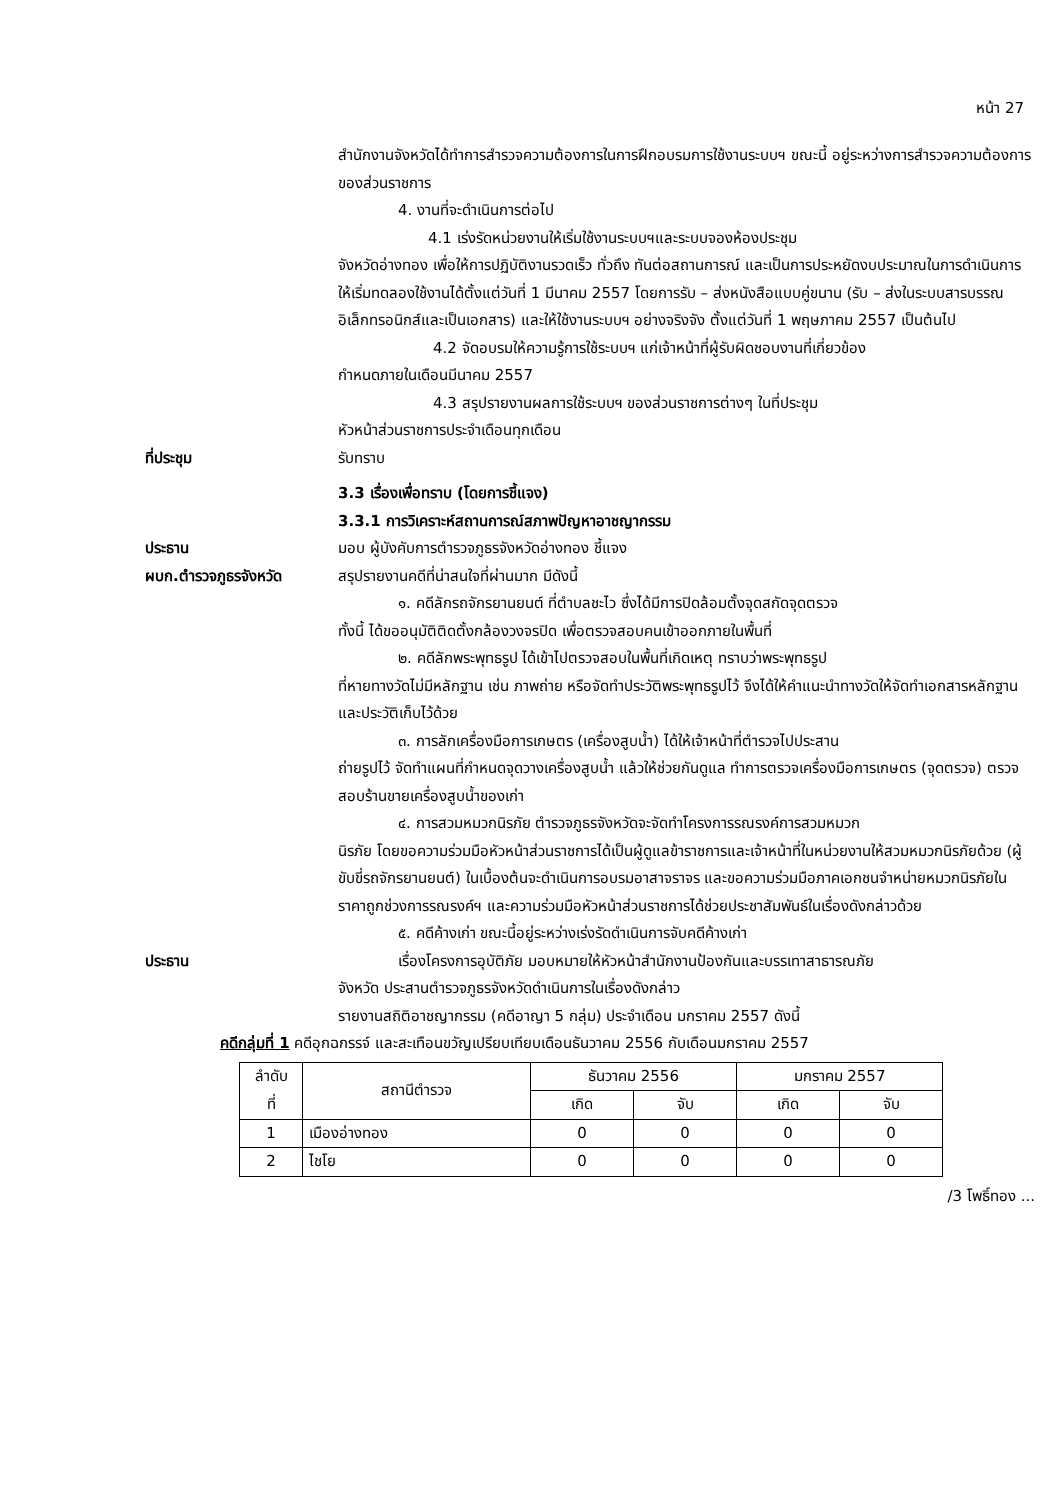หน้า 27
สำนักงานจังหวัดได้ทำการสำรวจความต้องการในการฝึกอบรมการใช้งานระบบฯ ขณะนี้ อยู่ระหว่างการสำรวจความต้องการของส่วนราชการ
4. งานที่จะดำเนินการต่อไป
4.1 เร่งรัดหน่วยงานให้เริ่มใช้งานระบบฯและระบบจองห้องประชุม
จังหวัดอ่างทอง เพื่อให้การปฏิบัติงานรวดเร็ว ทั่วถึง ทันต่อสถานการณ์ และเป็นการประหยัดงบประมาณในการดำเนินการ ให้เริ่มทดลองใช้งานได้ตั้งแต่วันที่ 1 มีนาคม 2557 โดยการรับ – ส่งหนังสือแบบคู่ขนาน (รับ – ส่งในระบบสารบรรณอิเล็กทรอนิกส์และเป็นเอกสาร) และให้ใช้งานระบบฯ อย่างจริงจัง ตั้งแต่วันที่ 1 พฤษภาคม 2557 เป็นต้นไป
4.2 จัดอบรมให้ความรู้การใช้ระบบฯ แก่เจ้าหน้าที่ผู้รับผิดชอบงานที่เกี่ยวข้อง
กำหนดภายในเดือนมีนาคม 2557
4.3 สรุปรายงานผลการใช้ระบบฯ ของส่วนราชการต่างๆ ในที่ประชุม
หัวหน้าส่วนราชการประจำเดือนทุกเดือน
ที่ประชุม รับทราบ
3.3 เรื่องเพื่อทราบ (โดยการชี้แจง)
3.3.1 การวิเคราะห์สถานการณ์สภาพปัญหาอาชญากรรม
ประธาน มอบ ผู้บังคับการตำรวจภูธรจังหวัดอ่างทอง ชี้แจง
ผบก.ตำรวจภูธรจังหวัด สรุปรายงานคดีที่น่าสนใจที่ผ่านมาก มีดังนี้
๑. คดีลักรถจักรยานยนต์ ที่ตำบลชะไว ซึ่งได้มีการปิดล้อมตั้งจุดสกัดจุดตรวจ
ทั้งนี้ ได้ขออนุมัติติดตั้งกล้องวงจรปิด เพื่อตรวจสอบคนเข้าออกภายในพื้นที่
๒. คดีลักพระพุทธรูป ได้เข้าไปตรวจสอบในพื้นที่เกิดเหตุ ทราบว่าพระพุทธรูป
ที่หายทางวัดไม่มีหลักฐาน เช่น ภาพถ่าย หรือจัดทำประวัติพระพุทธรูปไว้ จึงได้ให้คำแนะนำทางวัดให้จัดทำเอกสารหลักฐานและประวัติเก็บไว้ด้วย
๓. การลักเครื่องมือการเกษตร (เครื่องสูบน้ำ) ได้ให้เจ้าหน้าที่ตำรวจไปประสาน
ถ่ายรูปไว้ จัดทำแผนที่กำหนดจุดวางเครื่องสูบน้ำ แล้วให้ช่วยกันดูแล ทำการตรวจเครื่องมือการเกษตร (จุดตรวจ) ตรวจสอบร้านขายเครื่องสูบน้ำของเก่า
๔. การสวมหมวกนิรภัย ตำรวจภูธรจังหวัดจะจัดทำโครงการรณรงค์การสวมหมวก
นิรภัย โดยขอความร่วมมือหัวหน้าส่วนราชการได้เป็นผู้ดูแลข้าราชการและเจ้าหน้าที่ในหน่วยงานให้สวมหมวกนิรภัยด้วย (ผู้ขับขี่รถจักรยานยนต์) ในเบื้องต้นจะดำเนินการอบรมอาสาจราจร และขอความร่วมมือภาคเอกชนจำหน่ายหมวกนิรภัยในราคาถูกช่วงการรณรงค์ฯ และความร่วมมือหัวหน้าส่วนราชการได้ช่วยประชาสัมพันธ์ในเรื่องดังกล่าวด้วย
๕. คดีค้างเก่า ขณะนี้อยู่ระหว่างเร่งรัดดำเนินการจับคดีค้างเก่า
ประธาน เรื่องโครงการอุบัติภัย มอบหมายให้หัวหน้าสำนักงานป้องกันและบรรเทาสาธารณภัย
จังหวัด ประสานตำรวจภูธรจังหวัดดำเนินการในเรื่องดังกล่าว
รายงานสถิติอาชญากรรม (คดีอาญา 5 กลุ่ม) ประจำเดือน มกราคม 2557 ดังนี้
คดีกลุ่มที่ 1 คดีอุกฉกรรจ์ และสะเทือนขวัญเปรียบเทียบเดือนธันวาคม 2556 กับเดือนมกราคม 2557
| ลำดับ ที่ | สถานีตำรวจ | ธันวาคม 2556 | | มกราคม 2557 | |
| --- | --- | --- | --- | --- | --- |
| | | เกิด | จับ | เกิด | จับ |
| 1 | เมืองอ่างทอง | 0 | 0 | 0 | 0 |
| 2 | ไชโย | 0 | 0 | 0 | 0 |
/3 โพธิ์ทอง ...